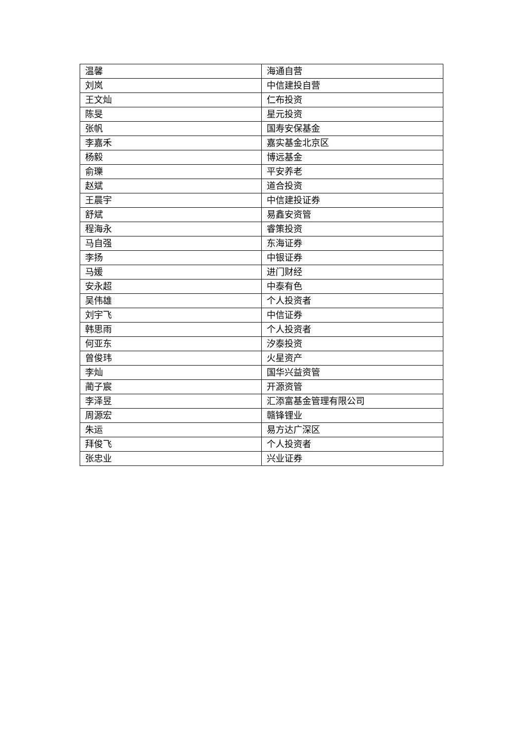| 温馨 | 海通自营 |
| 刘岚 | 中信建投自营 |
| 王文灿 | 仁布投资 |
| 陈旻 | 星元投资 |
| 张帆 | 国寿安保基金 |
| 李嘉禾 | 嘉实基金北京区 |
| 杨毅 | 博远基金 |
| 俞瓅 | 平安养老 |
| 赵斌 | 道合投资 |
| 王晨宇 | 中信建投证券 |
| 舒斌 | 易鑫安资管 |
| 程海永 | 睿策投资 |
| 马自强 | 东海证券 |
| 李扬 | 中银证券 |
| 马媛 | 进门财经 |
| 安永超 | 中泰有色 |
| 吴伟雄 | 个人投资者 |
| 刘宇飞 | 中信证券 |
| 韩思雨 | 个人投资者 |
| 何亚东 | 汐泰投资 |
| 曾俊玮 | 火星资产 |
| 李灿 | 国华兴益资管 |
| 蔺子宸 | 开源资管 |
| 李泽昱 | 汇添富基金管理有限公司 |
| 周源宏 | 赣锋锂业 |
| 朱运 | 易方达广深区 |
| 拜俊飞 | 个人投资者 |
| 张忠业 | 兴业证券 |